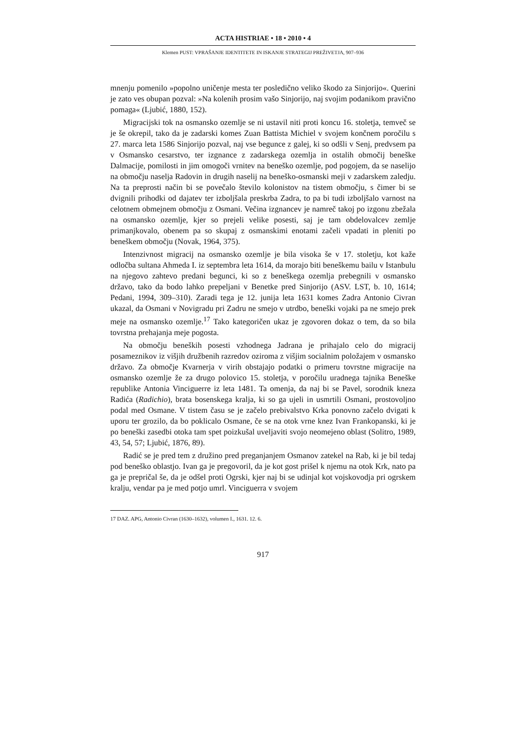ACTA HISTRIAE • 18 • 2010 • 4
Klemen PUST: VPRAŠANJE IDENTITETE IN ISKANJE STRATEGIJ PREŽIVETJA, 907–936
mnenju pomenilo »popolno uničenje mesta ter posledično veliko škodo za Sinjorijo«. Querini je zato ves obupan pozval: »Na kolenih prosim vašo Sinjorijo, naj svojim podanikom pravično pomaga« (Ljubić, 1880, 152).
Migracijski tok na osmansko ozemlje se ni ustavil niti proti koncu 16. stoletja, temveč se je še okrepil, tako da je zadarski komes Zuan Battista Michiel v svojem končnem poročilu s 27. marca leta 1586 Sinjorijo pozval, naj vse begunce z galej, ki so odšli v Senj, predvsem pa v Osmansko cesarstvo, ter izgnance z zadarskega ozemlja in ostalih območij beneške Dalmacije, pomilosti in jim omogoči vrnitev na beneško ozemlje, pod pogojem, da se naselijo na območju naselja Radovin in drugih naselij na beneško-osmanski meji v zadarskem zaledju. Na ta preprosti način bi se povečalo število kolonistov na tistem območju, s čimer bi se dvignili prihodki od dajatev ter izboljšala preskrba Zadra, to pa bi tudi izboljšalo varnost na celotnem obmejnem območju z Osmani. Večina izgnancev je namreč takoj po izgonu zbežala na osmansko ozemlje, kjer so prejeli velike posesti, saj je tam obdelovalcev zemlje primanjkovalo, obenem pa so skupaj z osmanskimi enotami začeli vpadati in pleniti po beneškem območju (Novak, 1964, 375).
Intenzivnost migracij na osmansko ozemlje je bila visoka še v 17. stoletju, kot kaže odločba sultana Ahmeda I. iz septembra leta 1614, da morajo biti beneškemu bailu v Istanbulu na njegovo zahtevo predani begunci, ki so z beneškega ozemlja prebegnili v osmansko državo, tako da bodo lahko prepeljani v Benetke pred Sinjorijo (ASV. LST, b. 10, 1614; Pedani, 1994, 309–310). Zaradi tega je 12. junija leta 1631 komes Zadra Antonio Civran ukazal, da Osmani v Novigradu pri Zadru ne smejo v utrdbo, beneški vojaki pa ne smejo prek meje na osmansko ozemlje.<sup>17</sup> Tako kategoričen ukaz je zgovoren dokaz o tem, da so bila tovrstna prehajanja meje pogosta.
Na območju beneških posesti vzhodnega Jadrana je prihajalo celo do migracij posameznikov iz višjih družbenih razredov oziroma z višjim socialnim položajem v osmansko državo. Za območje Kvarnerja v virih obstajajo podatki o primeru tovrstne migracije na osmansko ozemlje že za drugo polovico 15. stoletja, v poročilu uradnega tajnika Beneške republike Antonia Vinciguerre iz leta 1481. Ta omenja, da naj bi se Pavel, sorodnik kneza Radića (Radichio), brata bosenskega kralja, ki so ga ujeli in usmrtili Osmani, prostovoljno podal med Osmane. V tistem času se je začelo prebivalstvo Krka ponovno začelo dvigati k uporu ter grozilo, da bo poklicalo Osmane, če se na otok vrne knez Ivan Frankopanski, ki je po beneški zasedbi otoka tam spet poizkušal uveljaviti svojo neomejeno oblast (Solitro, 1989, 43, 54, 57; Ljubić, 1876, 89).
Radić se je pred tem z družino pred preganjanjem Osmanov zatekel na Rab, ki je bil tedaj pod beneško oblastjo. Ivan ga je pregovoril, da je kot gost prišel k njemu na otok Krk, nato pa ga je prepričal še, da je odšel proti Ogrski, kjer naj bi se udinjal kot vojskovodja pri ogrskem kralju, vendar pa je med potjo umrl. Vinciguerra v svojem
17 DAZ. APG, Antonio Civran (1630–1632), volumen I., 1631. 12. 6.
917